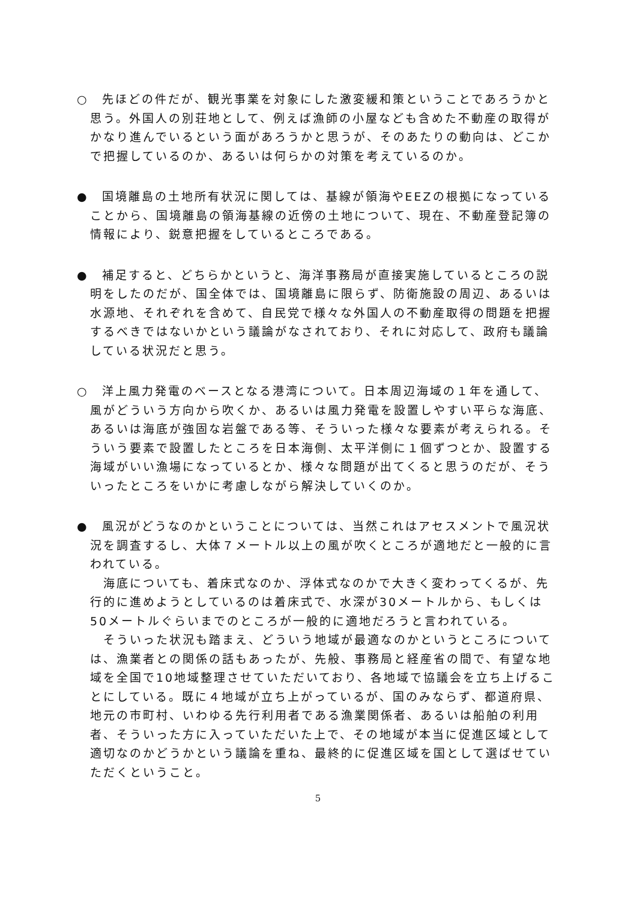○　先ほどの件だが、観光事業を対象にした激変緩和策ということであろうかと思う。外国人の別荘地として、例えば漁師の小屋なども含めた不動産の取得がかなり進んでいるという面があろうかと思うが、そのあたりの動向は、どこかで把握しているのか、あるいは何らかの対策を考えているのか。
●　国境離島の土地所有状況に関しては、基線が領海やEEZの根拠になっていることから、国境離島の領海基線の近傍の土地について、現在、不動産登記簿の情報により、鋭意把握をしているところである。
●　補足すると、どちらかというと、海洋事務局が直接実施しているところの説明をしたのだが、国全体では、国境離島に限らず、防衛施設の周辺、あるいは水源地、それぞれを含めて、自民党で様々な外国人の不動産取得の問題を把握するべきではないかという議論がなされており、それに対応して、政府も議論している状況だと思う。
○　洋上風力発電のベースとなる港湾について。日本周辺海域の１年を通して、風がどういう方向から吹くか、あるいは風力発電を設置しやすい平らな海底、あるいは海底が強固な岩盤である等、そういった様々な要素が考えられる。そういう要素で設置したところを日本海側、太平洋側に１個ずつとか、設置する海域がいい漁場になっているとか、様々な問題が出てくると思うのだが、そういったところをいかに考慮しながら解決していくのか。
●　風況がどうなのかということについては、当然これはアセスメントで風況状況を調査するし、大体７メートル以上の風が吹くところが適地だと一般的に言われている。
海底についても、着床式なのか、浮体式なのかで大きく変わってくるが、先行的に進めようとしているのは着床式で、水深が30メートルから、もしくは50メートルぐらいまでのところが一般的に適地だろうと言われている。
そういった状況も踏まえ、どういう地域が最適なのかというところについては、漁業者との関係の話もあったが、先般、事務局と経産省の間で、有望な地域を全国で10地域整理させていただいており、各地域で協議会を立ち上げることにしている。既に４地域が立ち上がっているが、国のみならず、都道府県、地元の市町村、いわゆる先行利用者である漁業関係者、あるいは船舶の利用者、そういった方に入っていただいた上で、その地域が本当に促進区域として適切なのかどうかという議論を重ね、最終的に促進区域を国として選ばせていただくということ。
5